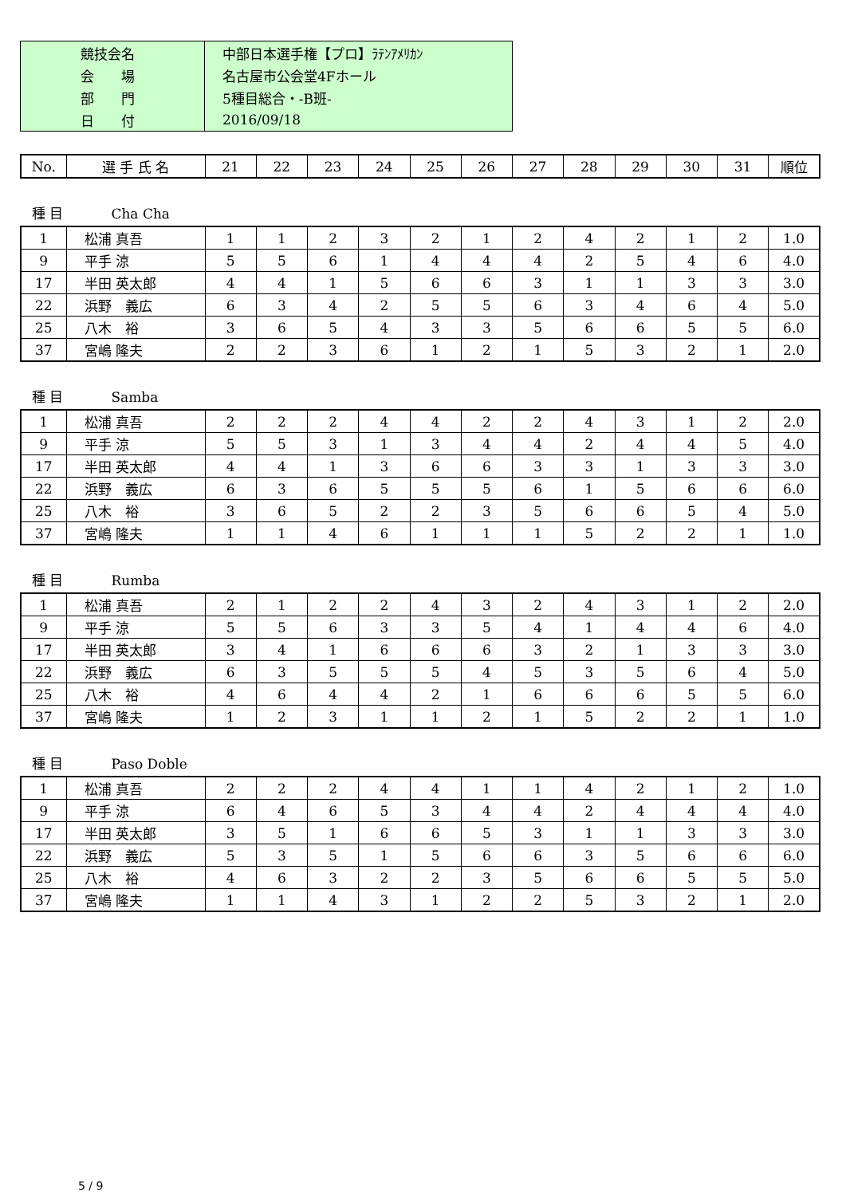| 競技会名 | 中部日本選手権【プロ】ﾗﾃﾝｱﾒﾘｶﾝ |
| 会 場 | 名古屋市公会堂4Fホール |
| 部 門 | 5種目総合・-B班- |
| 日 付 | 2016/09/18 |
| No. | 選 手 氏 名 | 21 | 22 | 23 | 24 | 25 | 26 | 27 | 28 | 29 | 30 | 31 | 順位 |
| --- | --- | --- | --- | --- | --- | --- | --- | --- | --- | --- | --- | --- | --- |
種 目 Cha Cha
| 1 | 松浦 真吾 | 1 | 1 | 2 | 3 | 2 | 1 | 2 | 4 | 2 | 1 | 2 | 1.0 |
| 9 | 平手 涼 | 5 | 5 | 6 | 1 | 4 | 4 | 4 | 2 | 5 | 4 | 6 | 4.0 |
| 17 | 半田 英太郎 | 4 | 4 | 1 | 5 | 6 | 6 | 3 | 1 | 1 | 3 | 3 | 3.0 |
| 22 | 浜野 義広 | 6 | 3 | 4 | 2 | 5 | 5 | 6 | 3 | 4 | 6 | 4 | 5.0 |
| 25 | 八木 裕 | 3 | 6 | 5 | 4 | 3 | 3 | 5 | 6 | 6 | 5 | 5 | 6.0 |
| 37 | 宮嶋 隆夫 | 2 | 2 | 3 | 6 | 1 | 2 | 1 | 5 | 3 | 2 | 1 | 2.0 |
種 目 Samba
| 1 | 松浦 真吾 | 2 | 2 | 2 | 4 | 4 | 2 | 2 | 4 | 3 | 1 | 2 | 2.0 |
| 9 | 平手 涼 | 5 | 5 | 3 | 1 | 3 | 4 | 4 | 2 | 4 | 4 | 5 | 4.0 |
| 17 | 半田 英太郎 | 4 | 4 | 1 | 3 | 6 | 6 | 3 | 3 | 1 | 3 | 3 | 3.0 |
| 22 | 浜野 義広 | 6 | 3 | 6 | 5 | 5 | 5 | 6 | 1 | 5 | 6 | 6 | 6.0 |
| 25 | 八木 裕 | 3 | 6 | 5 | 2 | 2 | 3 | 5 | 6 | 6 | 5 | 4 | 5.0 |
| 37 | 宮嶋 隆夫 | 1 | 1 | 4 | 6 | 1 | 1 | 1 | 5 | 2 | 2 | 1 | 1.0 |
種 目 Rumba
| 1 | 松浦 真吾 | 2 | 1 | 2 | 2 | 4 | 3 | 2 | 4 | 3 | 1 | 2 | 2.0 |
| 9 | 平手 涼 | 5 | 5 | 6 | 3 | 3 | 5 | 4 | 1 | 4 | 4 | 6 | 4.0 |
| 17 | 半田 英太郎 | 3 | 4 | 1 | 6 | 6 | 6 | 3 | 2 | 1 | 3 | 3 | 3.0 |
| 22 | 浜野 義広 | 6 | 3 | 5 | 5 | 5 | 4 | 5 | 3 | 5 | 6 | 4 | 5.0 |
| 25 | 八木 裕 | 4 | 6 | 4 | 4 | 2 | 1 | 6 | 6 | 6 | 5 | 5 | 6.0 |
| 37 | 宮嶋 隆夫 | 1 | 2 | 3 | 1 | 1 | 2 | 1 | 5 | 2 | 2 | 1 | 1.0 |
種 目 Paso Doble
| 1 | 松浦 真吾 | 2 | 2 | 2 | 4 | 4 | 1 | 1 | 4 | 2 | 1 | 2 | 1.0 |
| 9 | 平手 涼 | 6 | 4 | 6 | 5 | 3 | 4 | 4 | 2 | 4 | 4 | 4 | 4.0 |
| 17 | 半田 英太郎 | 3 | 5 | 1 | 6 | 6 | 5 | 3 | 1 | 1 | 3 | 3 | 3.0 |
| 22 | 浜野 義広 | 5 | 3 | 5 | 1 | 5 | 6 | 6 | 3 | 5 | 6 | 6 | 6.0 |
| 25 | 八木 裕 | 4 | 6 | 3 | 2 | 2 | 3 | 5 | 6 | 6 | 5 | 5 | 5.0 |
| 37 | 宮嶋 隆夫 | 1 | 1 | 4 | 3 | 1 | 2 | 2 | 5 | 3 | 2 | 1 | 2.0 |
5 / 9